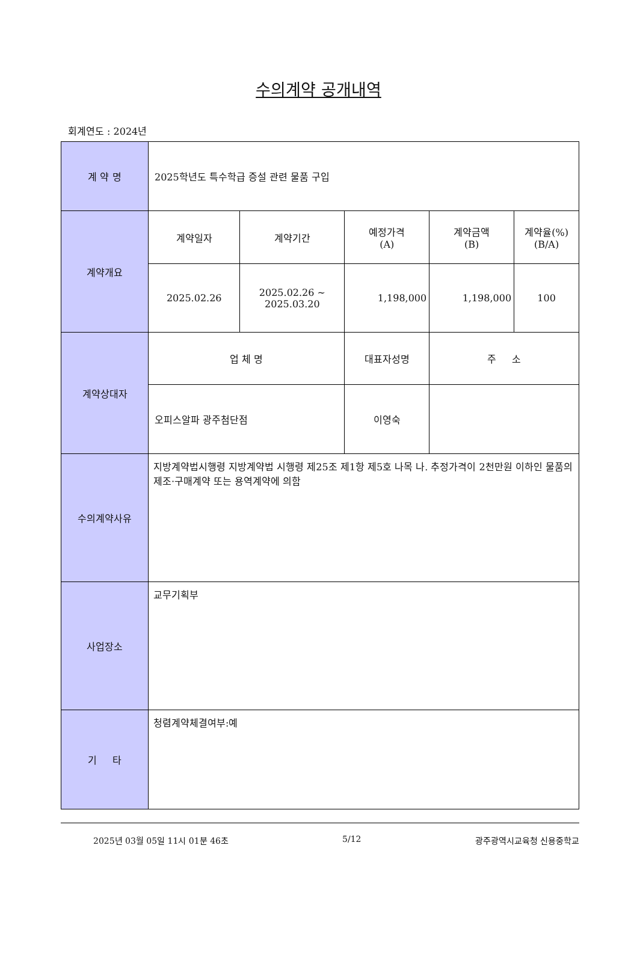수의계약 공개내역
회계연도 : 2024년
| 계 약 명 | 2025학년도 특수학급 증설 관련 물품 구입 | | | | |
| 계약개요 | 계약일자 | 계약기간 | 예정가격 (A) | 계약금액 (B) | 계약율(%) (B/A) |
| | 2025.02.26 | 2025.02.26 ~ 2025.03.20 | 1,198,000 | 1,198,000 | 100 |
| 계약상대자 | 업 체 명 | | 대표자성명 | 주 소 | |
| | 오피스알파 광주첨단점 | | 이영숙 | | |
| 수의계약사유 | 지방계약법시행령 지방계약법 시행령 제25조 제1항 제5호 나목 나. 추정가격이 2천만원 이하인 물품의 제조·구매계약 또는 용역계약에 의함 | | | | |
| 사업장소 | 교무기획부 | | | | |
| 기 타 | 청렴계약체결여부:예 | | | | |
2025년 03월 05일 11시 01분 46초 5/12 광주광역시교육청 신용중학교